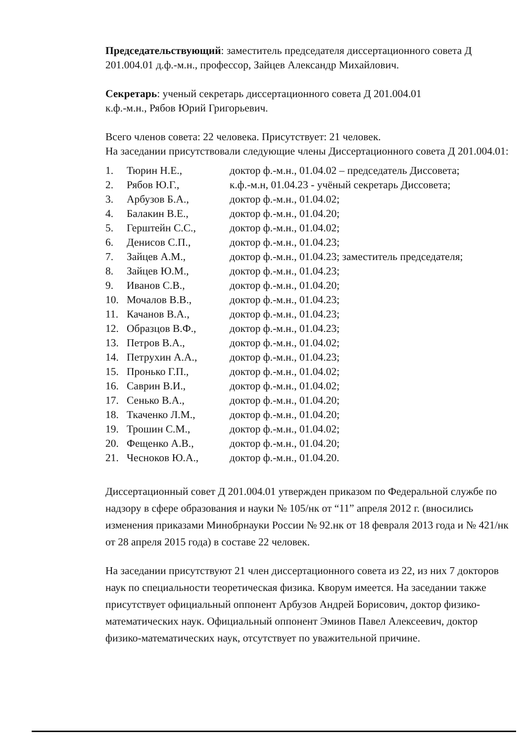Председательствующий: заместитель председателя диссертационного совета Д 201.004.01 д.ф.-м.н., профессор, Зайцев Александр Михайлович.
Секретарь: ученый секретарь диссертационного совета Д 201.004.01
к.ф.-м.н., Рябов Юрий Григорьевич.
Всего членов совета: 22 человека. Присутствует: 21 человек.
На заседании присутствовали следующие члены Диссертационного совета Д 201.004.01:
| 1. | Тюрин Н.Е., | доктор ф.-м.н., 01.04.02 – председатель Диссовета; |
| 2. | Рябов Ю.Г., | к.ф.-м.н, 01.04.23 - учёный секретарь Диссовета; |
| 3. | Арбузов Б.А., | доктор ф.-м.н., 01.04.02; |
| 4. | Балакин В.Е., | доктор ф.-м.н., 01.04.20; |
| 5. | Герштейн С.С., | доктор ф.-м.н., 01.04.02; |
| 6. | Денисов С.П., | доктор ф.-м.н., 01.04.23; |
| 7. | Зайцев А.М., | доктор ф.-м.н., 01.04.23; заместитель председателя; |
| 8. | Зайцев Ю.М., | доктор ф.-м.н., 01.04.23; |
| 9. | Иванов С.В., | доктор ф.-м.н., 01.04.20; |
| 10. | Мочалов В.В., | доктор ф.-м.н., 01.04.23; |
| 11. | Качанов В.А., | доктор ф.-м.н., 01.04.23; |
| 12. | Образцов В.Ф., | доктор ф.-м.н., 01.04.23; |
| 13. | Петров В.А., | доктор ф.-м.н., 01.04.02; |
| 14. | Петрухин А.А., | доктор ф.-м.н., 01.04.23; |
| 15. | Пронько Г.П., | доктор ф.-м.н., 01.04.02; |
| 16. | Саврин В.И., | доктор ф.-м.н., 01.04.02; |
| 17. | Сенько В.А., | доктор ф.-м.н., 01.04.20; |
| 18. | Ткаченко Л.М., | доктор ф.-м.н., 01.04.20; |
| 19. | Трошин С.М., | доктор ф.-м.н., 01.04.02; |
| 20. | Фещенко А.В., | доктор ф.-м.н., 01.04.20; |
| 21. | Чесноков Ю.А., | доктор ф.-м.н., 01.04.20. |
Диссертационный совет Д 201.004.01 утвержден приказом по Федеральной службе по надзору в сфере образования и науки № 105/нк от “11” апреля 2012 г. (вносились изменения приказами Минобрнауки России № 92.нк от 18 февраля 2013 года и № 421/нк от 28 апреля 2015 года) в составе 22 человек.
На заседании присутствуют 21 член диссертационного совета из 22, из них 7 докторов наук по специальности теоретическая физика. Кворум имеется. На заседании также присутствует официальный оппонент Арбузов Андрей Борисович, доктор физико-математических наук. Официальный оппонент Эминов Павел Алексеевич, доктор физико-математических наук, отсутствует по уважительной причине.